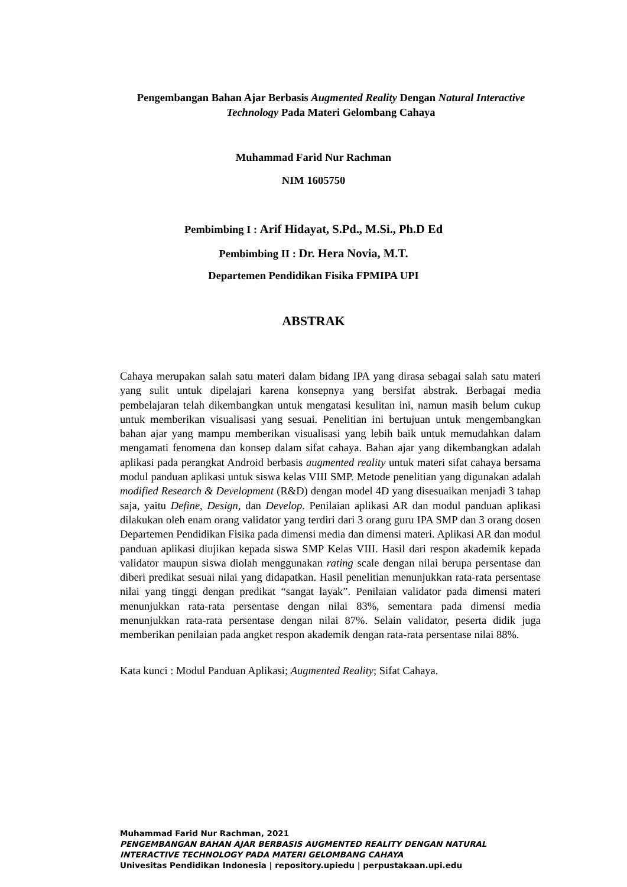Pengembangan Bahan Ajar Berbasis Augmented Reality Dengan Natural Interactive Technology Pada Materi Gelombang Cahaya
Muhammad Farid Nur Rachman
NIM 1605750
Pembimbing I : Arif Hidayat, S.Pd., M.Si., Ph.D Ed
Pembimbing II : Dr. Hera Novia, M.T.
Departemen Pendidikan Fisika FPMIPA UPI
ABSTRAK
Cahaya merupakan salah satu materi dalam bidang IPA yang dirasa sebagai salah satu materi yang sulit untuk dipelajari karena konsepnya yang bersifat abstrak. Berbagai media pembelajaran telah dikembangkan untuk mengatasi kesulitan ini, namun masih belum cukup untuk memberikan visualisasi yang sesuai. Penelitian ini bertujuan untuk mengembangkan bahan ajar yang mampu memberikan visualisasi yang lebih baik untuk memudahkan dalam mengamati fenomena dan konsep dalam sifat cahaya. Bahan ajar yang dikembangkan adalah aplikasi pada perangkat Android berbasis augmented reality untuk materi sifat cahaya bersama modul panduan aplikasi untuk siswa kelas VIII SMP. Metode penelitian yang digunakan adalah modified Research & Development (R&D) dengan model 4D yang disesuaikan menjadi 3 tahap saja, yaitu Define, Design, dan Develop. Penilaian aplikasi AR dan modul panduan aplikasi dilakukan oleh enam orang validator yang terdiri dari 3 orang guru IPA SMP dan 3 orang dosen Departemen Pendidikan Fisika pada dimensi media dan dimensi materi. Aplikasi AR dan modul panduan aplikasi diujikan kepada siswa SMP Kelas VIII. Hasil dari respon akademik kepada validator maupun siswa diolah menggunakan rating scale dengan nilai berupa persentase dan diberi predikat sesuai nilai yang didapatkan. Hasil penelitian menunjukkan rata-rata persentase nilai yang tinggi dengan predikat “sangat layak”. Penilaian validator pada dimensi materi menunjukkan rata-rata persentase dengan nilai 83%, sementara pada dimensi media menunjukkan rata-rata persentase dengan nilai 87%. Selain validator, peserta didik juga memberikan penilaian pada angket respon akademik dengan rata-rata persentase nilai 88%.
Kata kunci : Modul Panduan Aplikasi; Augmented Reality; Sifat Cahaya.
Muhammad Farid Nur Rachman, 2021
PENGEMBANGAN BAHAN AJAR BERBASIS AUGMENTED REALITY DENGAN NATURAL
INTERACTIVE TECHNOLOGY PADA MATERI GELOMBANG CAHAYA
Univesitas Pendidikan Indonesia | repository.upiedu | perpustakaan.upi.edu